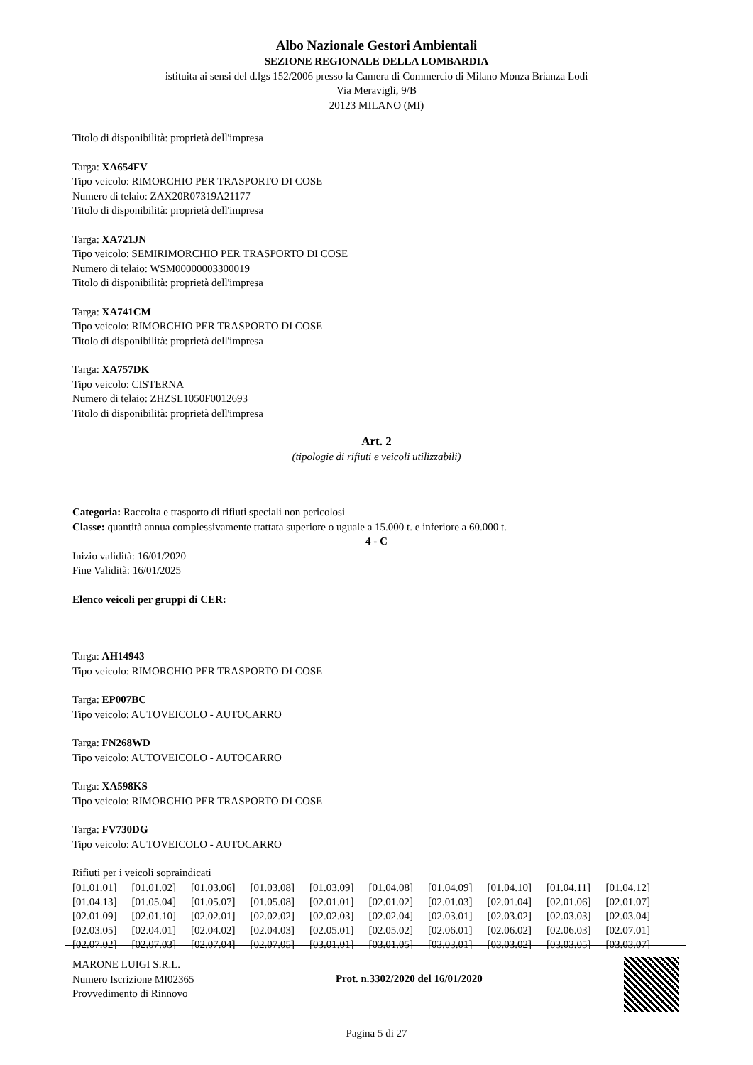Albo Nazionale Gestori Ambientali
SEZIONE REGIONALE DELLA LOMBARDIA
istituita ai sensi del d.lgs 152/2006 presso la Camera di Commercio di Milano Monza Brianza Lodi
Via Meravigli, 9/B
20123 MILANO (MI)
Titolo di disponibilità: proprietà dell'impresa
Targa: XA654FV
Tipo veicolo: RIMORCHIO PER TRASPORTO DI COSE
Numero di telaio: ZAX20R07319A21177
Titolo di disponibilità: proprietà dell'impresa
Targa: XA721JN
Tipo veicolo: SEMIRIMORCHIO PER TRASPORTO DI COSE
Numero di telaio: WSM00000003300019
Titolo di disponibilità: proprietà dell'impresa
Targa: XA741CM
Tipo veicolo: RIMORCHIO PER TRASPORTO DI COSE
Titolo di disponibilità: proprietà dell'impresa
Targa: XA757DK
Tipo veicolo: CISTERNA
Numero di telaio: ZHZSL1050F0012693
Titolo di disponibilità: proprietà dell'impresa
Art. 2
(tipologie di rifiuti e veicoli utilizzabili)
Categoria: Raccolta e trasporto di rifiuti speciali non pericolosi
Classe: quantità annua complessivamente trattata superiore o uguale a 15.000 t. e inferiore a 60.000 t.
4 - C
Inizio validità: 16/01/2020
Fine Validità: 16/01/2025
Elenco veicoli per gruppi di CER:
Targa: AH14943
Tipo veicolo: RIMORCHIO PER TRASPORTO DI COSE
Targa: EP007BC
Tipo veicolo: AUTOVEICOLO - AUTOCARRO
Targa: FN268WD
Tipo veicolo: AUTOVEICOLO - AUTOCARRO
Targa: XA598KS
Tipo veicolo: RIMORCHIO PER TRASPORTO DI COSE
Targa: FV730DG
Tipo veicolo: AUTOVEICOLO - AUTOCARRO
Rifiuti per i veicoli sopraindicati
| [01.01.01] | [01.01.02] | [01.03.06] | [01.03.08] | [01.03.09] | [01.04.08] | [01.04.09] | [01.04.10] | [01.04.11] | [01.04.12] |
| [01.04.13] | [01.05.04] | [01.05.07] | [01.05.08] | [02.01.01] | [02.01.02] | [02.01.03] | [02.01.04] | [02.01.06] | [02.01.07] |
| [02.01.09] | [02.01.10] | [02.02.01] | [02.02.02] | [02.02.03] | [02.02.04] | [02.03.01] | [02.03.02] | [02.03.03] | [02.03.04] |
| [02.03.05] | [02.04.01] | [02.04.02] | [02.04.03] | [02.05.01] | [02.05.02] | [02.06.01] | [02.06.02] | [02.06.03] | [02.07.01] |
| [02.07.02] | [02.07.03] | [02.07.04] | [02.07.05] | [03.01.01] | [03.01.05] | [03.03.01] | [03.03.02] | [03.03.05] | [03.03.07] |
MARONE LUIGI S.R.L.
Numero Iscrizione MI02365
Provvedimento di Rinnovo
Prot. n.3302/2020 del 16/01/2020
Pagina 5 di 27